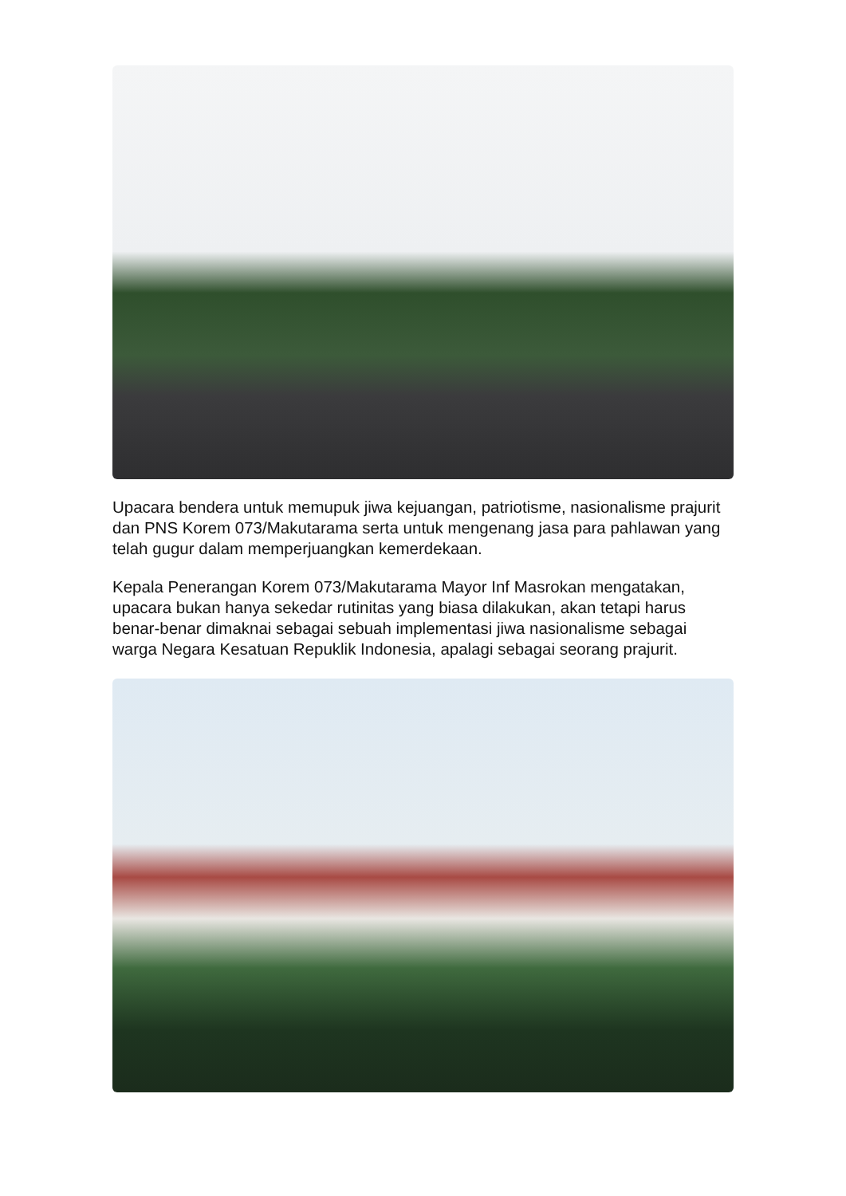Upacara bendera untuk memupuk jiwa kejuangan, patriotisme, nasionalisme prajurit dan PNS Korem 073/Makutarama serta untuk mengenang jasa para pahlawan yang telah gugur dalam memperjuangkan kemerdekaan.
Kepala Penerangan Korem 073/Makutarama Mayor Inf Masrokan mengatakan, upacara bukan hanya sekedar rutinitas yang biasa dilakukan, akan tetapi harus benar-benar dimaknai sebagai sebuah implementasi jiwa nasionalisme sebagai warga Negara Kesatuan Repuklik Indonesia, apalagi sebagai seorang prajurit.